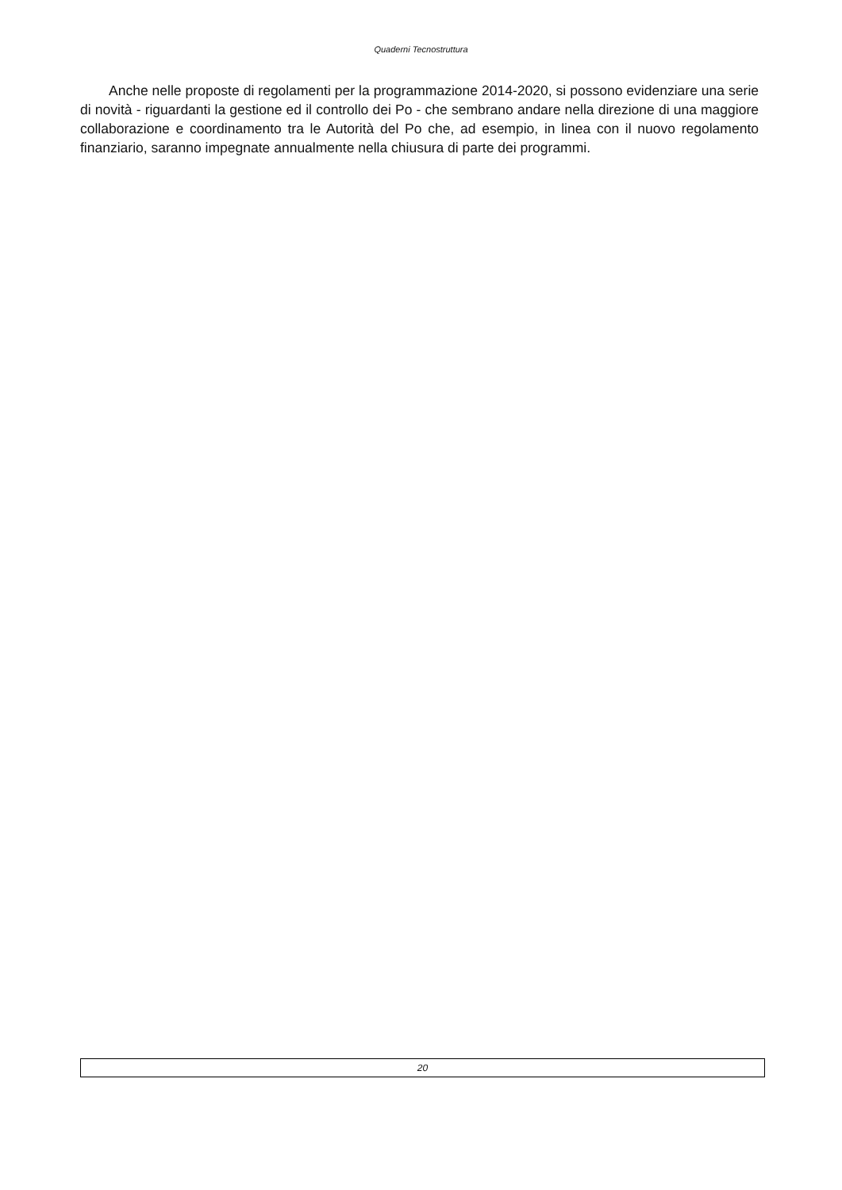Quaderni Tecnostruttura
Anche nelle proposte di regolamenti per la programmazione 2014-2020, si possono evidenziare una serie di novità - riguardanti la gestione ed il controllo dei Po - che sembrano andare nella direzione di una maggiore collaborazione e coordinamento tra le Autorità del Po che, ad esempio, in linea con il nuovo regolamento finanziario, saranno impegnate annualmente nella chiusura di parte dei programmi.
20